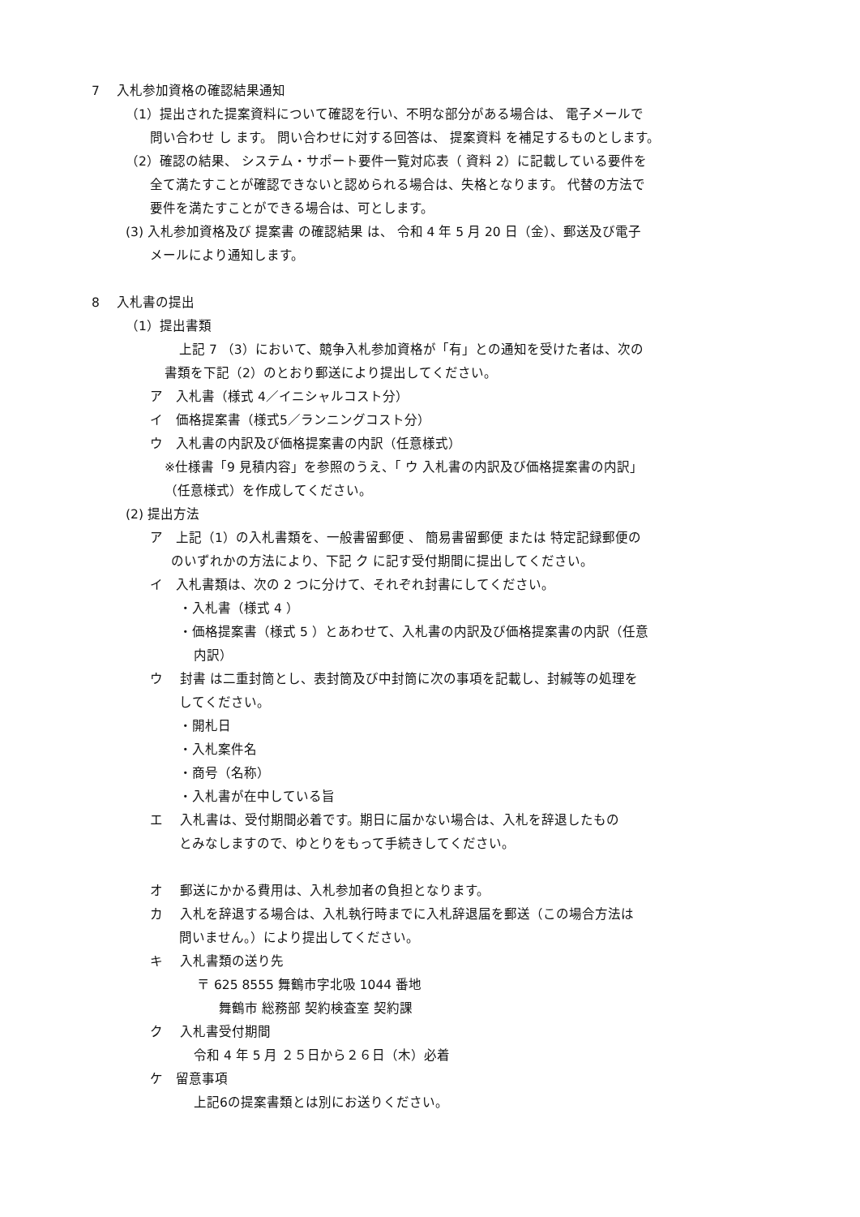7　 入札参加資格の確認結果通知
（1）提出された提案資料について確認を行い、不明な部分がある場合は、 電子メールで
問い合わせ し ます。 問い合わせに対する回答は、 提案資料 を補足するものとします。
（2）確認の結果、 システム・サポート要件一覧対応表（ 資料 2）に記載している要件を
全て満たすことが確認できないと認められる場合は、失格となります。 代替の方法で
要件を満たすことができる場合は、可とします。
(3) 入札参加資格及び 提案書 の確認結果 は、 令和 4 年 5 月 20 日（金）、郵送及び電子
メールにより通知します。
8　 入札書の提出
（1）提出書類
上記 7 （3）において、競争入札参加資格が「有」との通知を受けた者は、次の
書類を下記（2）のとおり郵送により提出してください。
ア　入札書（様式 4／イニシャルコスト分）
イ　価格提案書（様式5／ランニングコスト分）
ウ　入札書の内訳及び価格提案書の内訳（任意様式）
※仕様書「9 見積内容」を参照のうえ、「 ウ 入札書の内訳及び価格提案書の内訳」
（任意様式）を作成してください。
(2) 提出方法
ア　上記（1）の入札書類を、一般書留郵便 、 簡易書留郵便 または 特定記録郵便の
のいずれかの方法により、下記 ク に記す受付期間に提出してください。
イ　入札書類は、次の 2 つに分けて、それぞれ封書にしてください。
・入札書（様式 4 ）
・価格提案書（様式 5 ）とあわせて、入札書の内訳及び価格提案書の内訳（任意
内訳）
ウ　 封書 は二重封筒とし、表封筒及び中封筒に次の事項を記載し、封緘等の処理を
してください。
・開札日
・入札案件名
・商号（名称）
・入札書が在中している旨
エ　 入札書は、受付期間必着です。期日に届かない場合は、入札を辞退したもの
とみなしますので、ゆとりをもって手続きしてください。
オ　 郵送にかかる費用は、入札参加者の負担となります。
カ　 入札を辞退する場合は、入札執行時までに入札辞退届を郵送（この場合方法は
問いません。）により提出してください。
キ　 入札書類の送り先
〒 625 8555 舞鶴市字北吸 1044 番地
舞鶴市 総務部 契約検査室 契約課
ク　 入札書受付期間
令和 4 年 5 月 ２５日から２６日（木）必着
ケ　留意事項
上記6の提案書類とは別にお送りください。